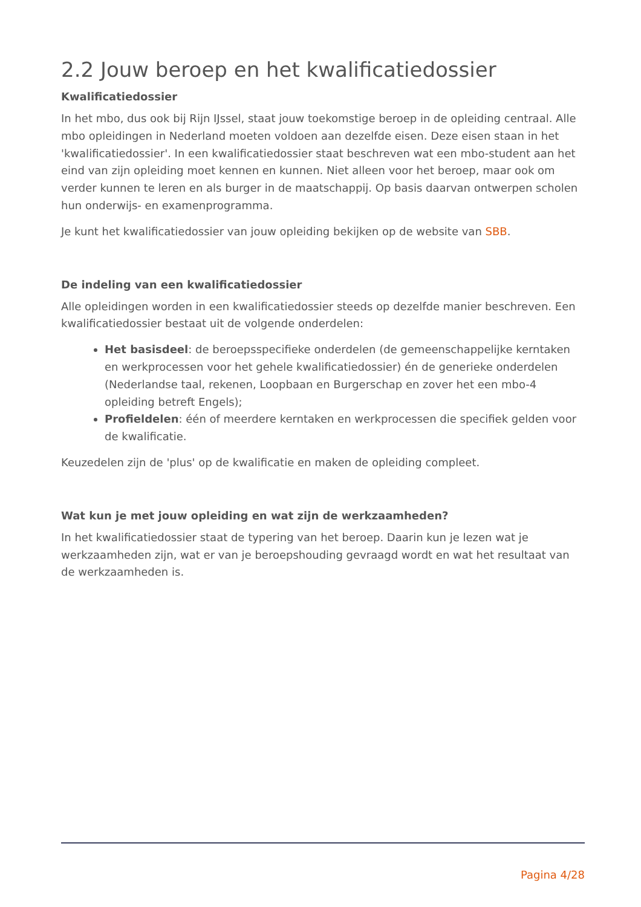2.2 Jouw beroep en het kwalificatiedossier
Kwalificatiedossier
In het mbo, dus ook bij Rijn IJssel, staat jouw toekomstige beroep in de opleiding centraal. Alle mbo opleidingen in Nederland moeten voldoen aan dezelfde eisen. Deze eisen staan in het 'kwalificatiedossier'. In een kwalificatiedossier staat beschreven wat een mbo-student aan het eind van zijn opleiding moet kennen en kunnen. Niet alleen voor het beroep, maar ook om verder kunnen te leren en als burger in de maatschappij. Op basis daarvan ontwerpen scholen hun onderwijs- en examenprogramma.
Je kunt het kwalificatiedossier van jouw opleiding bekijken op de website van SBB.
De indeling van een kwalificatiedossier
Alle opleidingen worden in een kwalificatiedossier steeds op dezelfde manier beschreven. Een kwalificatiedossier bestaat uit de volgende onderdelen:
Het basisdeel: de beroepsspecifieke onderdelen (de gemeenschappelijke kerntaken en werkprocessen voor het gehele kwalificatiedossier) én de generieke onderdelen (Nederlandse taal, rekenen, Loopbaan en Burgerschap en zover het een mbo-4 opleiding betreft Engels);
Profieldelen: één of meerdere kerntaken en werkprocessen die specifiek gelden voor de kwalificatie.
Keuzedelen zijn de 'plus' op de kwalificatie en maken de opleiding compleet.
Wat kun je met jouw opleiding en wat zijn de werkzaamheden?
In het kwalificatiedossier staat de typering van het beroep. Daarin kun je lezen wat je werkzaamheden zijn, wat er van je beroepshouding gevraagd wordt en wat het resultaat van de werkzaamheden is.
Pagina 4/28